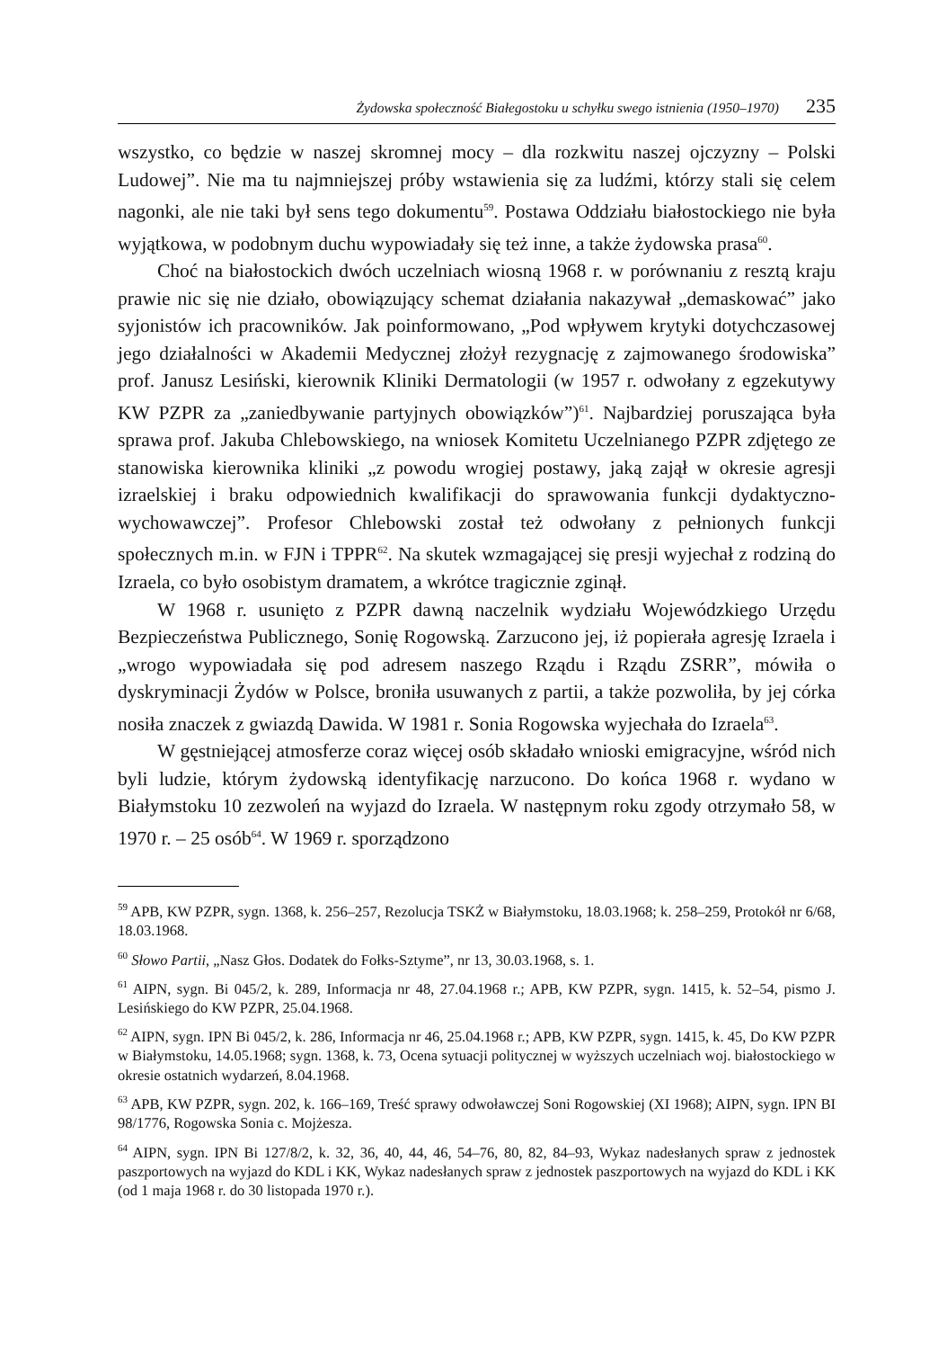Żydowska społeczność Białegostoku u schyłku swego istnienia (1950–1970) 235
wszystko, co będzie w naszej skromnej mocy – dla rozkwitu naszej ojczyzny – Polski Ludowej”. Nie ma tu najmniejszej próby wstawienia się za ludźmi, którzy stali się celem nagonki, ale nie taki był sens tego dokumentu<sup>59</sup>. Postawa Oddziału białostockiego nie była wyjątkowa, w podobnym duchu wypowiadały się też inne, a także żydowska prasa<sup>60</sup>.
Choć na białostockich dwóch uczelniach wiosną 1968 r. w porównaniu z resztą kraju prawie nic się nie działo, obowiązujący schemat działania nakazywał „demaskować” jako syjonistów ich pracowników. Jak poinformowano, „Pod wpływem krytyki dotychczasowej jego działalności w Akademii Medycznej złożył rezygnację z zajmowanego środowiska” prof. Janusz Lesiński, kierownik Kliniki Dermatologii (w 1957 r. odwołany z egzekutywy KW PZPR za „zaniedbywanie partyjnych obowiązków”)<sup>61</sup>. Najbardziej poruszająca była sprawa prof. Jakuba Chlebowskiego, na wniosek Komitetu Uczelnianego PZPR zdjętego ze stanowiska kierownika kliniki „z powodu wrogiej postawy, jaką zajął w okresie agresji izraelskiej i braku odpowiednich kwalifikacji do sprawowania funkcji dydaktyczno-wychowawczej”. Profesor Chlebowski został też odwołany z pełnionych funkcji społecznych m.in. w FJN i TPPR<sup>62</sup>. Na skutek wzmagającej się presji wyjechał z rodziną do Izraela, co było osobistym dramatem, a wkrótce tragicznie zginął.
W 1968 r. usunięto z PZPR dawną naczelnik wydziału Wojewódzkiego Urzędu Bezpieczeństwa Publicznego, Sonię Rogowską. Zarzucono jej, iż popierała agresję Izraela i „wrogo wypowiadała się pod adresem naszego Rządu i Rządu ZSRR”, mówiła o dyskryminacji Żydów w Polsce, broniła usuwanych z partii, a także pozwoliła, by jej córka nosiła znaczek z gwiazdą Dawida. W 1981 r. Sonia Rogowska wyjechała do Izraela<sup>63</sup>.
W gęstniejącej atmosferze coraz więcej osób składało wnioski emigracyjne, wśród nich byli ludzie, którym żydowską identyfikację narzucono. Do końca 1968 r. wydano w Białymstoku 10 zezwoleń na wyjazd do Izraela. W następnym roku zgody otrzymało 58, w 1970 r. – 25 osób<sup>64</sup>. W 1969 r. sporządzono
<sup>59</sup> APB, KW PZPR, sygn. 1368, k. 256–257, Rezolucja TSKŻ w Białymstoku, 18.03.1968; k. 258–259, Protokół nr 6/68, 18.03.1968.
<sup>60</sup> Słowo Partii, „Nasz Głos. Dodatek do Fołks-Sztyme”, nr 13, 30.03.1968, s. 1.
<sup>61</sup> AIPN, sygn. Bi 045/2, k. 289, Informacja nr 48, 27.04.1968 r.; APB, KW PZPR, sygn. 1415, k. 52–54, pismo J. Lesińskiego do KW PZPR, 25.04.1968.
<sup>62</sup> AIPN, sygn. IPN Bi 045/2, k. 286, Informacja nr 46, 25.04.1968 r.; APB, KW PZPR, sygn. 1415, k. 45, Do KW PZPR w Białymstoku, 14.05.1968; sygn. 1368, k. 73, Ocena sytuacji politycznej w wyższych uczelniach woj. białostockiego w okresie ostatnich wydarzeń, 8.04.1968.
<sup>63</sup> APB, KW PZPR, sygn. 202, k. 166–169, Treść sprawy odwoławczej Soni Rogowskiej (XI 1968); AIPN, sygn. IPN BI 98/1776, Rogowska Sonia c. Mojżesza.
<sup>64</sup> AIPN, sygn. IPN Bi 127/8/2, k. 32, 36, 40, 44, 46, 54–76, 80, 82, 84–93, Wykaz nadesłanych spraw z jednostek paszportowych na wyjazd do KDL i KK, Wykaz nadesłanych spraw z jednostek paszportowych na wyjazd do KDL i KK (od 1 maja 1968 r. do 30 listopada 1970 r.).